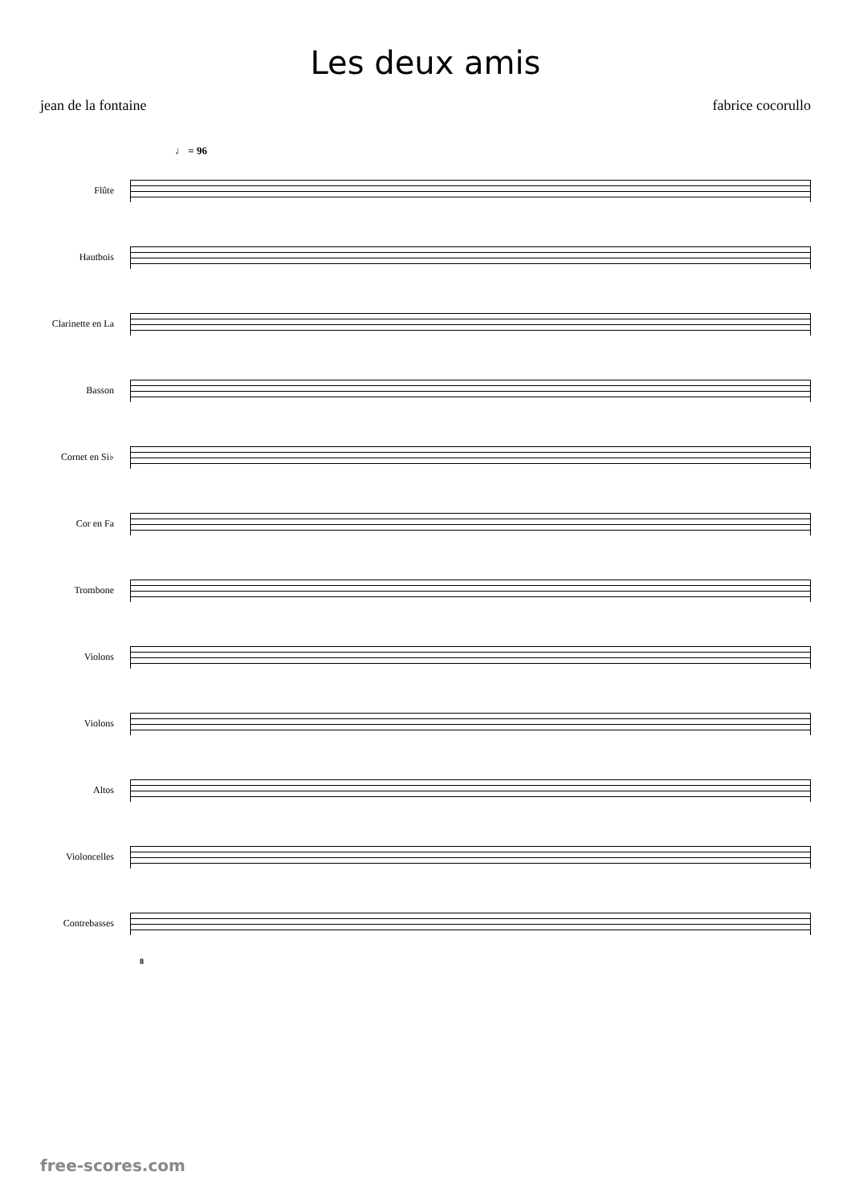Les deux amis
jean de la fontaine fabrice cocorullo
♩ = 96
Flûte
Hautbois
Clarinette en La
Basson
Cornet en Si♭
Cor en Fa
Trombone
Violons
Violons
Altos
Violoncelles
Contrebasses
8
free-scores.com